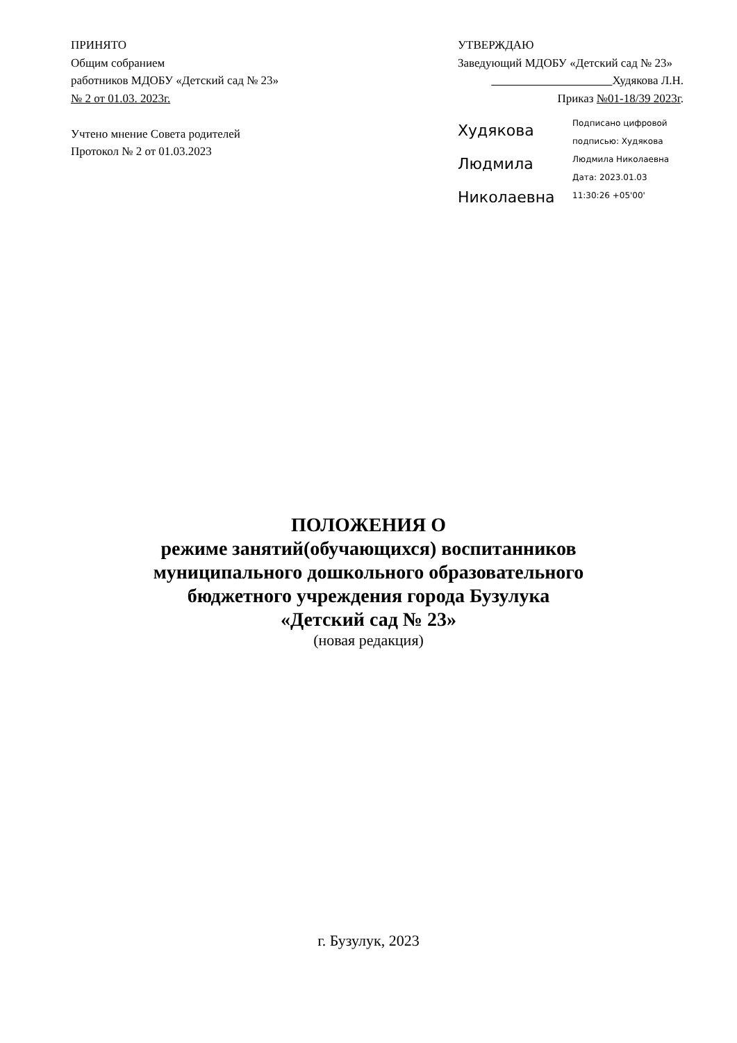ПРИНЯТО
Общим собранием
работников МДОБУ «Детский сад № 23»
№ 2 от 01.03. 2023г.
Учтено мнение Совета родителей
Протокол № 2 от 01.03.2023
УТВЕРЖДАЮ
Заведующий МДОБУ «Детский сад № 23»
Худякова Л.Н.
Приказ №01-18/39 2023г.
Худякова
Людмила
Николаевна
Подписано цифровой
подписью: Худякова
Людмила Николаевна
Дата: 2023.01.03
11:30:26 +05'00'
ПОЛОЖЕНИЯ О
режиме занятий(обучающихся) воспитанников
муниципального дошкольного образовательного
бюджетного учреждения города Бузулука
«Детский сад № 23»
(новая редакция)
г. Бузулук, 2023